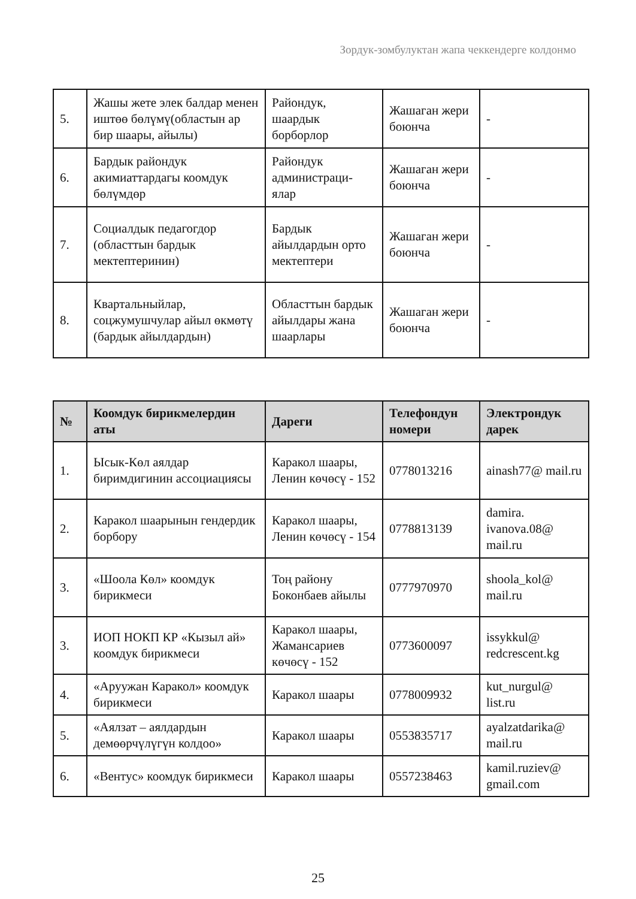Зордук-зомбулуктан жапа чеккендерге колдонмо
| 5. | Жашы жете элек балдар менен иштөө бөлүмү(областын ар бир шаары, айылы) | Райондук, шаардык борборлор | Жашаган жери боюнча | - |
| 6. | Бардык райондук акимиаттардагы коомдук бөлүмдөр | Райондук администраци-ялар | Жашаган жери боюнча | - |
| 7. | Социалдык педагогдор (областтын бардык мектептеринин) | Бардык айылдардын орто мектептери | Жашаган жери боюнча | - |
| 8. | Квартальныйлар, соцжумушчулар айыл өкмөтү (бардык айылдардын) | Областтын бардык айылдары жана шаарлары | Жашаган жери боюнча | - |
| № | Коомдук бирикмелердин аты | Дареги | Телефондун номери | Электрондук дарек |
| --- | --- | --- | --- | --- |
| 1. | Ысык-Көл аялдар биримдигинин ассоциациясы | Каракол шаары, Ленин көчөсү - 152 | 0778013216 | ainash77@ mail.ru |
| 2. | Каракол шаарынын гендердик борбору | Каракол шаары, Ленин көчөсү - 154 | 0778813139 | damira. ivanova.08@ mail.ru |
| 3. | «Шоола Көл» коомдук бирикмеси | Тоң району Боконбаев айылы | 0777970970 | shoola_kol@ mail.ru |
| 3. | ИОП НОКП КР «Кызыл ай» коомдук бирикмеси | Каракол шаары, Жамансариев көчөсү - 152 | 0773600097 | issykkul@ redcrescent.kg |
| 4. | «Аруужан Каракол» коомдук бирикмеси | Каракол шаары | 0778009932 | kut_nurgul@ list.ru |
| 5. | «Аялзат – аялдардын демөөрчүлүгүн колдоо» | Каракол шаары | 0553835717 | ayalzatdarika@ mail.ru |
| 6. | «Вентус» коомдук бирикмеси | Каракол шаары | 0557238463 | kamil.ruziev@ gmail.com |
25